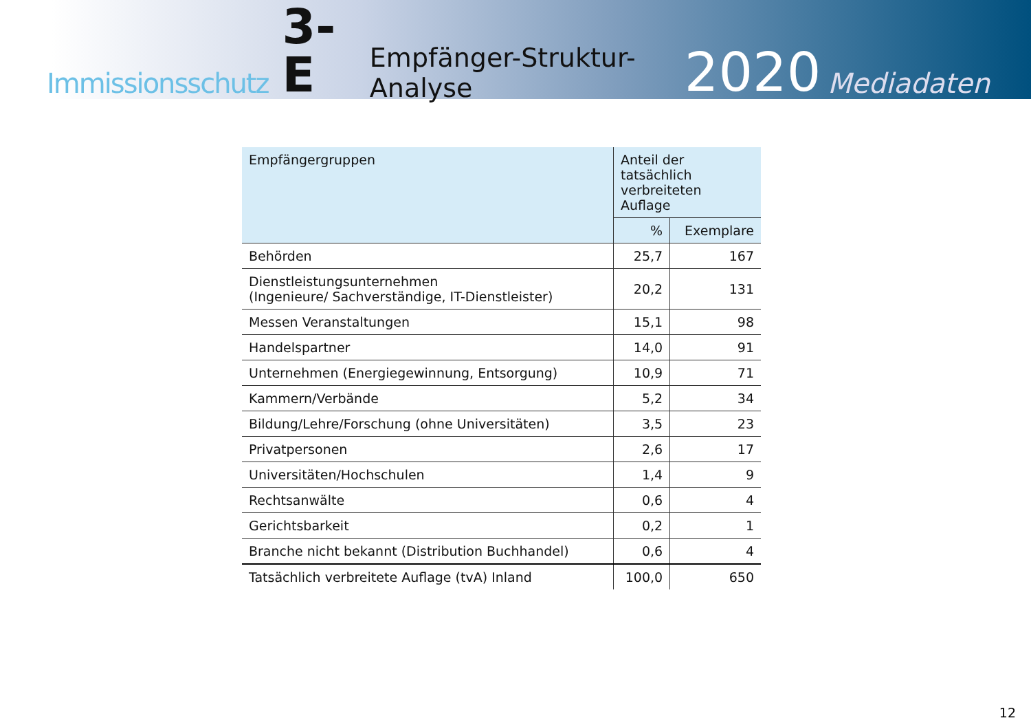Immissionsschutz 3-E Empfänger-Struktur-Analyse 2020 Mediadaten
| Empfängergruppen | Anteil der tatsächlich verbreiteten Auflage | |
| --- | --- | --- |
| | % | Exemplare |
| Behörden | 25,7 | 167 |
| Dienstleistungsunternehmen (Ingenieure/ Sachverständige, IT-Dienstleister) | 20,2 | 131 |
| Messen Veranstaltungen | 15,1 | 98 |
| Handelspartner | 14,0 | 91 |
| Unternehmen (Energiegewinnung, Entsorgung) | 10,9 | 71 |
| Kammern/Verbände | 5,2 | 34 |
| Bildung/Lehre/Forschung (ohne Universitäten) | 3,5 | 23 |
| Privatpersonen | 2,6 | 17 |
| Universitäten/Hochschulen | 1,4 | 9 |
| Rechtsanwälte | 0,6 | 4 |
| Gerichtsbarkeit | 0,2 | 1 |
| Branche nicht bekannt (Distribution Buchhandel) | 0,6 | 4 |
| Tatsächlich verbreitete Auflage (tvA) Inland | 100,0 | 650 |
12